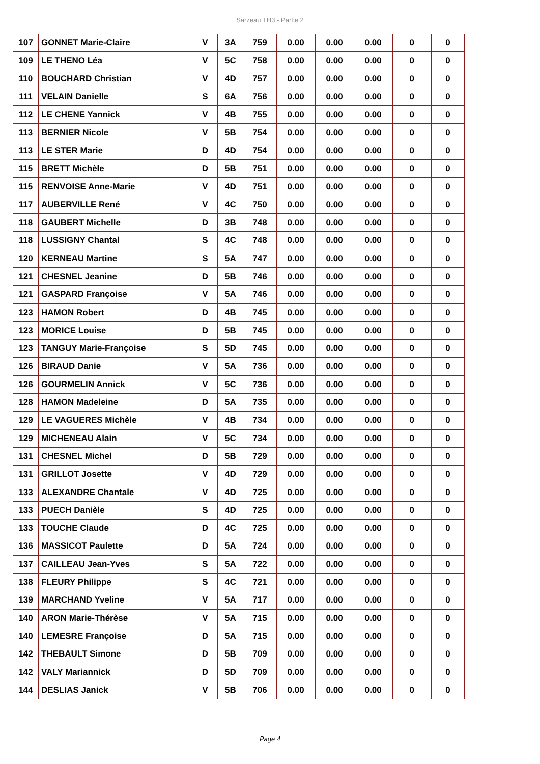Sarzeau TH3 - Partie 2
| 107 | GONNET Marie-Claire | V | 3A | 759 | 0.00 | 0.00 | 0.00 | 0 | 0 |
| 109 | LE THENO Léa | V | 5C | 758 | 0.00 | 0.00 | 0.00 | 0 | 0 |
| 110 | BOUCHARD Christian | V | 4D | 757 | 0.00 | 0.00 | 0.00 | 0 | 0 |
| 111 | VELAIN Danielle | S | 6A | 756 | 0.00 | 0.00 | 0.00 | 0 | 0 |
| 112 | LE CHENE Yannick | V | 4B | 755 | 0.00 | 0.00 | 0.00 | 0 | 0 |
| 113 | BERNIER Nicole | V | 5B | 754 | 0.00 | 0.00 | 0.00 | 0 | 0 |
| 113 | LE STER Marie | D | 4D | 754 | 0.00 | 0.00 | 0.00 | 0 | 0 |
| 115 | BRETT Michèle | D | 5B | 751 | 0.00 | 0.00 | 0.00 | 0 | 0 |
| 115 | RENVOISE Anne-Marie | V | 4D | 751 | 0.00 | 0.00 | 0.00 | 0 | 0 |
| 117 | AUBERVILLE René | V | 4C | 750 | 0.00 | 0.00 | 0.00 | 0 | 0 |
| 118 | GAUBERT Michelle | D | 3B | 748 | 0.00 | 0.00 | 0.00 | 0 | 0 |
| 118 | LUSSIGNY Chantal | S | 4C | 748 | 0.00 | 0.00 | 0.00 | 0 | 0 |
| 120 | KERNEAU Martine | S | 5A | 747 | 0.00 | 0.00 | 0.00 | 0 | 0 |
| 121 | CHESNEL Jeanine | D | 5B | 746 | 0.00 | 0.00 | 0.00 | 0 | 0 |
| 121 | GASPARD Françoise | V | 5A | 746 | 0.00 | 0.00 | 0.00 | 0 | 0 |
| 123 | HAMON Robert | D | 4B | 745 | 0.00 | 0.00 | 0.00 | 0 | 0 |
| 123 | MORICE Louise | D | 5B | 745 | 0.00 | 0.00 | 0.00 | 0 | 0 |
| 123 | TANGUY Marie-Françoise | S | 5D | 745 | 0.00 | 0.00 | 0.00 | 0 | 0 |
| 126 | BIRAUD Danie | V | 5A | 736 | 0.00 | 0.00 | 0.00 | 0 | 0 |
| 126 | GOURMELIN Annick | V | 5C | 736 | 0.00 | 0.00 | 0.00 | 0 | 0 |
| 128 | HAMON Madeleine | D | 5A | 735 | 0.00 | 0.00 | 0.00 | 0 | 0 |
| 129 | LE VAGUERES Michèle | V | 4B | 734 | 0.00 | 0.00 | 0.00 | 0 | 0 |
| 129 | MICHENEAU Alain | V | 5C | 734 | 0.00 | 0.00 | 0.00 | 0 | 0 |
| 131 | CHESNEL Michel | D | 5B | 729 | 0.00 | 0.00 | 0.00 | 0 | 0 |
| 131 | GRILLOT Josette | V | 4D | 729 | 0.00 | 0.00 | 0.00 | 0 | 0 |
| 133 | ALEXANDRE Chantale | V | 4D | 725 | 0.00 | 0.00 | 0.00 | 0 | 0 |
| 133 | PUECH Danièle | S | 4D | 725 | 0.00 | 0.00 | 0.00 | 0 | 0 |
| 133 | TOUCHE Claude | D | 4C | 725 | 0.00 | 0.00 | 0.00 | 0 | 0 |
| 136 | MASSICOT Paulette | D | 5A | 724 | 0.00 | 0.00 | 0.00 | 0 | 0 |
| 137 | CAILLEAU Jean-Yves | S | 5A | 722 | 0.00 | 0.00 | 0.00 | 0 | 0 |
| 138 | FLEURY Philippe | S | 4C | 721 | 0.00 | 0.00 | 0.00 | 0 | 0 |
| 139 | MARCHAND Yveline | V | 5A | 717 | 0.00 | 0.00 | 0.00 | 0 | 0 |
| 140 | ARON Marie-Thérèse | V | 5A | 715 | 0.00 | 0.00 | 0.00 | 0 | 0 |
| 140 | LEMESRE Françoise | D | 5A | 715 | 0.00 | 0.00 | 0.00 | 0 | 0 |
| 142 | THEBAULT Simone | D | 5B | 709 | 0.00 | 0.00 | 0.00 | 0 | 0 |
| 142 | VALY Mariannick | D | 5D | 709 | 0.00 | 0.00 | 0.00 | 0 | 0 |
| 144 | DESLIAS Janick | V | 5B | 706 | 0.00 | 0.00 | 0.00 | 0 | 0 |
Page 4